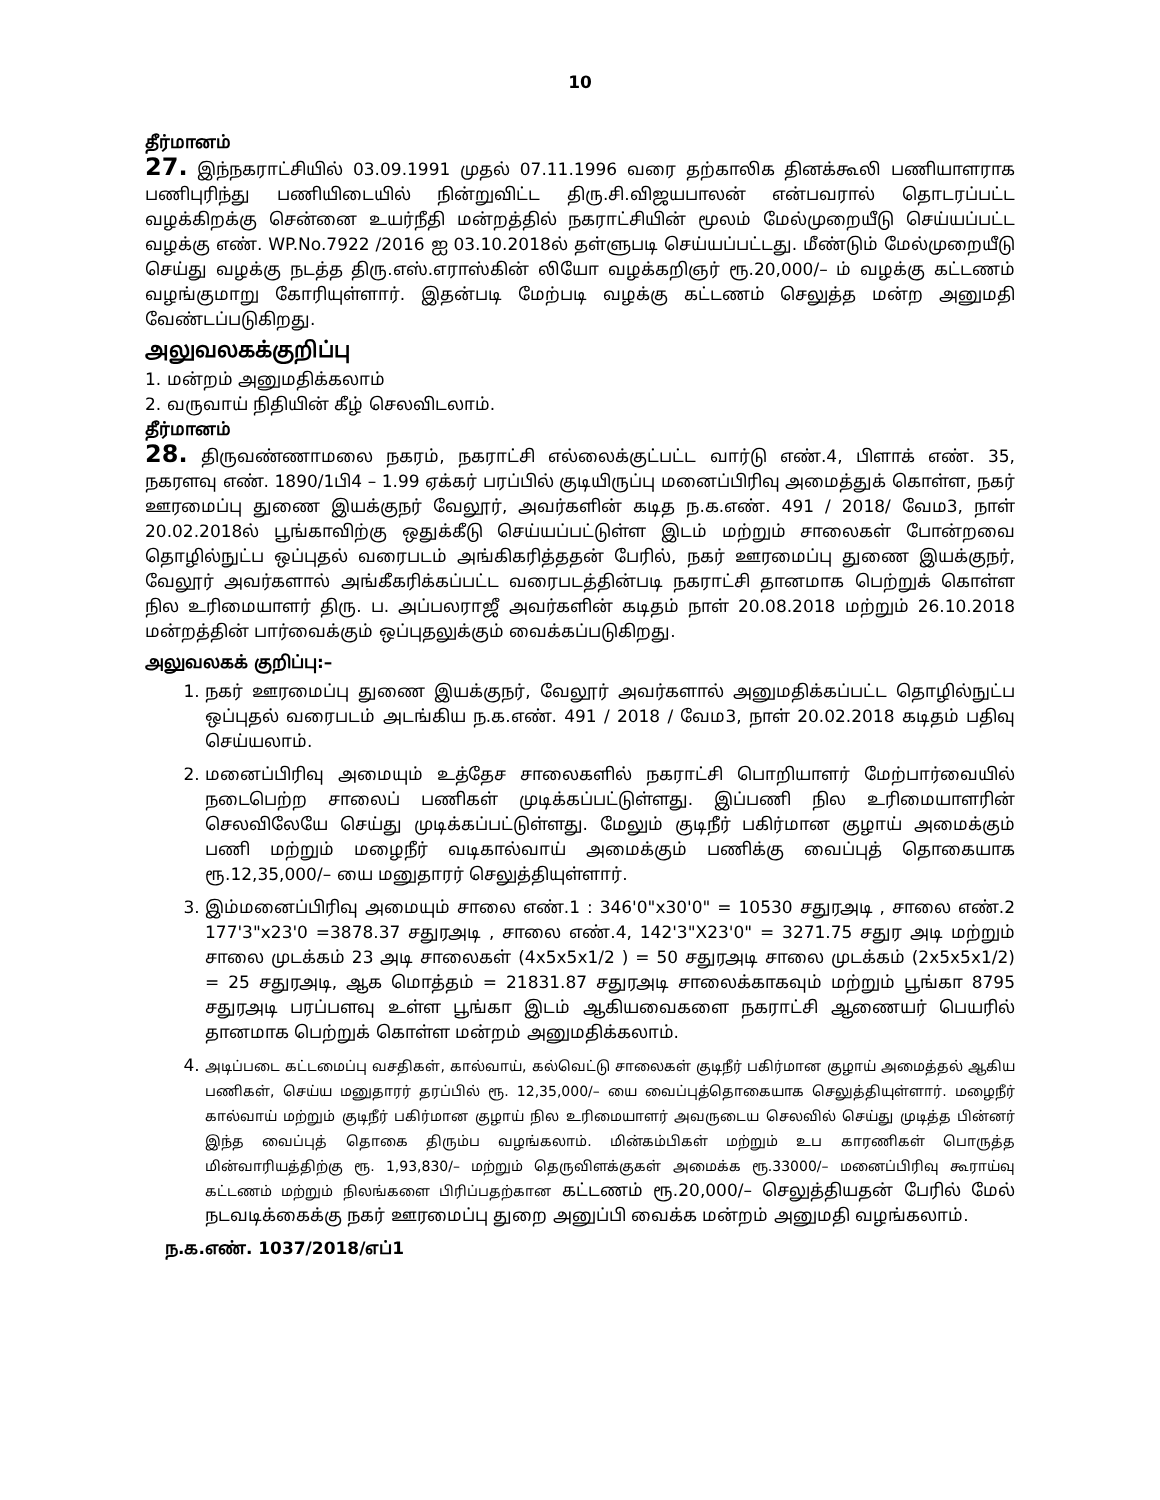10
தீர்மானம்
27. இந்நகராட்சியில் 03.09.1991 முதல் 07.11.1996 வரை தற்காலிக தினக்கூலி பணியாளராக பணிபுரிந்து பணியிடையில் நின்றுவிட்ட திரு.சி.விஜயபாலன் என்பவரால் தொடரப்பட்ட வழக்கிறக்கு சென்னை உயர்நீதி மன்றத்தில் நகராட்சியின் மூலம் மேல்முறையீடு செய்யப்பட்ட வழக்கு எண். WP.No.7922 /2016 ஐ 03.10.2018ல் தள்ளுபடி செய்யப்பட்டது. மீண்டும் மேல்முறையீடு செய்து வழக்கு நடத்த திரு.எஸ்.எராஸ்கின் லியோ வழக்கறிஞர் ரூ.20,000/– ம் வழக்கு கட்டணம் வழங்குமாறு கோரியுள்ளார். இதன்படி மேற்படி வழக்கு கட்டணம் செலுத்த மன்ற அனுமதி வேண்டப்படுகிறது.
அலுவலகக்குறிப்பு
1. மன்றம் அனுமதிக்கலாம்
2. வருவாய் நிதியின் கீழ் செலவிடலாம்.
தீர்மானம்
28. திருவண்ணாமலை நகரம், நகராட்சி எல்லைக்குட்பட்ட வார்டு எண்.4, பிளாக் எண். 35, நகரளவு எண். 1890/1பி4 – 1.99 ஏக்கர் பரப்பில் குடியிருப்பு மனைப்பிரிவு அமைத்துக் கொள்ள, நகர் ஊரமைப்பு துணை இயக்குநர் வேலூர், அவர்களின் கடித ந.க.எண். 491 / 2018/ வேம3, நாள் 20.02.2018ல் பூங்காவிற்கு ஒதுக்கீடு செய்யப்பட்டுள்ள இடம் மற்றும் சாலைகள் போன்றவை தொழில்நுட்ப ஒப்புதல் வரைபடம் அங்கிகரித்ததன் பேரில், நகர் ஊரமைப்பு துணை இயக்குநர், வேலூர் அவர்களால் அங்கீகரிக்கப்பட்ட வரைபடத்தின்படி நகராட்சி தானமாக பெற்றுக் கொள்ள நில உரிமையாளர் திரு. ப. அப்பலராஜீ அவர்களின் கடிதம் நாள் 20.08.2018 மற்றும் 26.10.2018 மன்றத்தின் பார்வைக்கும் ஒப்புதலுக்கும் வைக்கப்படுகிறது.
அலுவலகக் குறிப்பு:–
1. நகர் ஊரமைப்பு துணை இயக்குநர், வேலூர் அவர்களால் அனுமதிக்கப்பட்ட தொழில்நுட்ப ஒப்புதல் வரைபடம் அடங்கிய ந.க.எண். 491 / 2018 / வேம3, நாள் 20.02.2018 கடிதம் பதிவு செய்யலாம்.
2. மனைப்பிரிவு அமையும் உத்தேச சாலைகளில் நகராட்சி பொறியாளர் மேற்பார்வையில் நடைபெற்ற சாலைப் பணிகள் முடிக்கப்பட்டுள்ளது. இப்பணி நில உரிமையாளரின் செலவிலேயே செய்து முடிக்கப்பட்டுள்ளது. மேலும் குடிநீர் பகிர்மான குழாய் அமைக்கும் பணி மற்றும் மழைநீர் வடிகால்வாய் அமைக்கும் பணிக்கு வைப்புத் தொகையாக ரூ.12,35,000/– யை மனுதாரர் செலுத்தியுள்ளார்.
3. இம்மனைப்பிரிவு அமையும் சாலை எண்.1 : 346'0"x30'0" = 10530 சதுரஅடி , சாலை எண்.2 177'3"x23'0 =3878.37 சதுரஅடி , சாலை எண்.4, 142'3"X23'0" = 3271.75 சதுர அடி மற்றும் சாலை முடக்கம் 23 அடி சாலைகள் (4x5x5x1/2 ) = 50 சதுரஅடி சாலை முடக்கம் (2x5x5x1/2) = 25 சதுரஅடி, ஆக மொத்தம் = 21831.87 சதுரஅடி சாலைக்காகவும் மற்றும் பூங்கா 8795 சதுரஅடி பரப்பளவு உள்ள பூங்கா இடம் ஆகியவைகளை நகராட்சி ஆணையர் பெயரில் தானமாக பெற்றுக் கொள்ள மன்றம் அனுமதிக்கலாம்.
4. அடிப்படை கட்டமைப்பு வசதிகள், கால்வாய், கல்வெட்டு சாலைகள் குடிநீர் பகிர்மான குழாய் அமைத்தல் ஆகிய பணிகள், செய்ய மனுதாரர் தரப்பில் ரூ. 12,35,000/– யை வைப்புத்தொகையாக செலுத்தியுள்ளார். மழைநீர் கால்வாய் மற்றும் குடிநீர் பகிர்மான குழாய் நில உரிமையாளர் அவருடைய செலவில் செய்து முடித்த பின்னர் இந்த வைப்புத் தொகை திரும்ப வழங்கலாம். மின்கம்பிகள் மற்றும் உப காரணிகள் பொருத்த மின்வாரியத்திற்கு ரூ. 1,93,830/– மற்றும் தெருவிளக்குகள் அமைக்க ரூ.33000/– மனைப்பிரிவு கூராய்வு கட்டணம் மற்றும் நிலங்களை பிரிப்பதற்கான கட்டணம் ரூ.20,000/– செலுத்தியதன் பேரில் மேல் நடவடிக்கைக்கு நகர் ஊரமைப்பு துறை அனுப்பி வைக்க மன்றம் அனுமதி வழங்கலாம்.
ந.க.எண். 1037/2018/எப்1